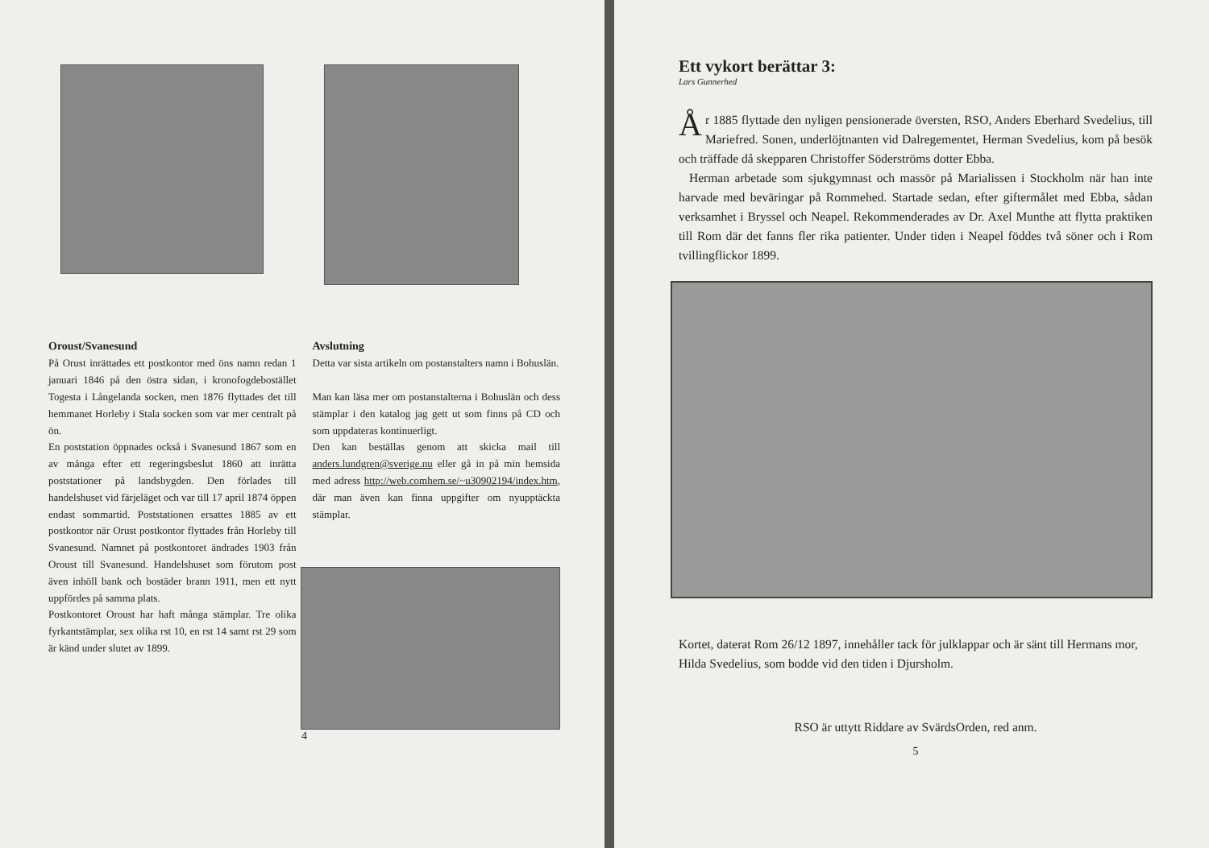Oroust/Svanesund
På Orust inrättades ett postkontor med öns namn redan 1 januari 1846 på den östra sidan, i kronofogdebostället Togesta i Långelanda socken, men 1876 flyttades det till hemmanet Horleby i Stala socken som var mer centralt på ön.
En poststation öppnades också i Svanesund 1867 som en av många efter ett regeringsbeslut 1860 att inrätta poststationer på landsbygden. Den förlades till handelshuset vid färjeläget och var till 17 april 1874 öppen endast sommartid. Poststationen ersattes 1885 av ett postkontor när Orust postkontor flyttades från Horleby till Svanesund. Namnet på postkontoret ändrades 1903 från Oroust till Svanesund. Handelshuset som förutom post även inhöll bank och bostäder brann 1911, men ett nytt uppfördes på samma plats.
Postkontoret Oroust har haft många stämplar. Tre olika fyrkantstämplar, sex olika rst 10, en rst 14 samt rst 29 som är känd under slutet av 1899.
Avslutning
Detta var sista artikeln om postanstalters namn i Bohuslän.
Man kan läsa mer om postanstalterna i Bohuslän och dess stämplar i den katalog jag gett ut som finns på CD och som uppdateras kontinuerligt.
Den kan beställas genom att skicka mail till anders.lundgren@sverige.nu eller gå in på min hemsida med adress http://web.comhem.se/~u30902194/index.htm, där man även kan finna uppgifter om nyupptäckta stämplar.
4
Ett vykort berättar 3:
Lars Gunnerhed
År 1885 flyttade den nyligen pensionerade översten, RSO, Anders Eberhard Svedelius, till Mariefred. Sonen, underlöjtnanten vid Dalregementet, Herman Svedelius, kom på besök och träffade då skepparen Christoffer Söderströms dotter Ebba.
Herman arbetade som sjukgymnast och massör på Marialissen i Stockholm när han inte harvade med beväringar på Rommehed. Startade sedan, efter giftermålet med Ebba, sådan verksamhet i Bryssel och Neapel. Rekommenderades av Dr. Axel Munthe att flytta praktiken till Rom där det fanns fler rika patienter. Under tiden i Neapel föddes två söner och i Rom tvillingflickor 1899.
Kortet, daterat Rom 26/12 1897, innehåller tack för julklappar och är sänt till Hermans mor, Hilda Svedelius, som bodde vid den tiden i Djursholm.
RSO är uttytt Riddare av SvärdsOrden, red anm.
5